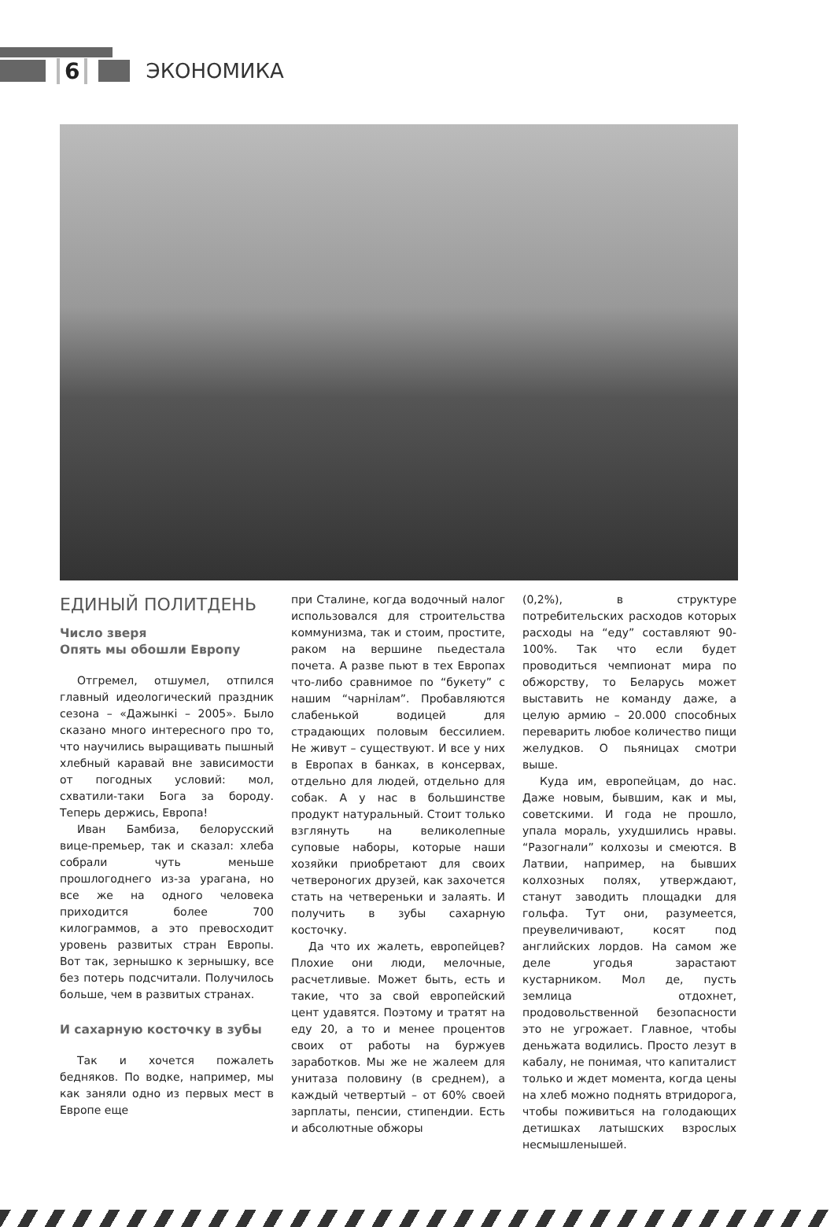6 ЭКОНОМИКА
ЕДИНЫЙ ПОЛИТДЕНЬ
Число зверя
Опять мы обошли Европу
Отгремел, отшумел, отпился главный идеологический праздник сезона – «Дажынкі – 2005». Было сказано много интересного про то, что научились выращивать пышный хлебный каравай вне зависимости от погодных условий: мол, схватили-таки Бога за бороду. Теперь держись, Европа!
Иван Бамбиза, белорусский вице-премьер, так и сказал: хлеба собрали чуть меньше прошлогоднего из-за урагана, но все же на одного человека приходится более 700 килограммов, а это превосходит уровень развитых стран Европы. Вот так, зернышко к зернышку, все без потерь подсчитали. Получилось больше, чем в развитых странах.
И сахарную косточку в зубы
Так и хочется пожалеть бедняков. По водке, например, мы как заняли одно из первых мест в Европе еще
при Сталине, когда водочный налог использовался для строительства коммунизма, так и стоим, простите, раком на вершине пьедестала почета. А разве пьют в тех Европах что-либо сравнимое по “букету” с нашим “чарнiлам”. Пробавляются слабенькой водицей для страдающих половым бессилием. Не живут – существуют. И все у них в Европах в банках, в консервах, отдельно для людей, отдельно для собак. А у нас в большинстве продукт натуральный. Стоит только взглянуть на великолепные суповые наборы, которые наши хозяйки приобретают для своих четвероногих друзей, как захочется стать на четвереньки и залаять. И получить в зубы сахарную косточку.
Да что их жалеть, европейцев? Плохие они люди, мелочные, расчетливые. Может быть, есть и такие, что за свой европейский цент удавятся. Поэтому и тратят на еду 20, а то и менее процентов своих от работы на буржуев заработков. Мы же не жалеем для унитаза половину (в среднем), а каждый четвертый – от 60% своей зарплаты, пенсии, стипендии. Есть и абсолютные обжоры
(0,2%), в структуре потребительских расходов которых расходы на “еду” составляют 90-100%. Так что если будет проводиться чемпионат мира по обжорству, то Беларусь может выставить не команду даже, а целую армию – 20.000 способных переварить любое количество пищи желудков. О пьяницах смотри выше.
Куда им, европейцам, до нас. Даже новым, бывшим, как и мы, советскими. И года не прошло, упала мораль, ухудшились нравы. “Разогнали” колхозы и смеются. В Латвии, например, на бывших колхозных полях, утверждают, станут заводить площадки для гольфа. Тут они, разумеется, преувеличивают, косят под английских лордов. На самом же деле угодья зарастают кустарником. Мол де, пусть землица отдохнет, продовольственной безопасности это не угрожает. Главное, чтобы деньжата водились. Просто лезут в кабалу, не понимая, что капиталист только и ждет момента, когда цены на хлеб можно поднять втридорога, чтобы поживиться на голодающих детишках латышских взрослых несмышленышей.